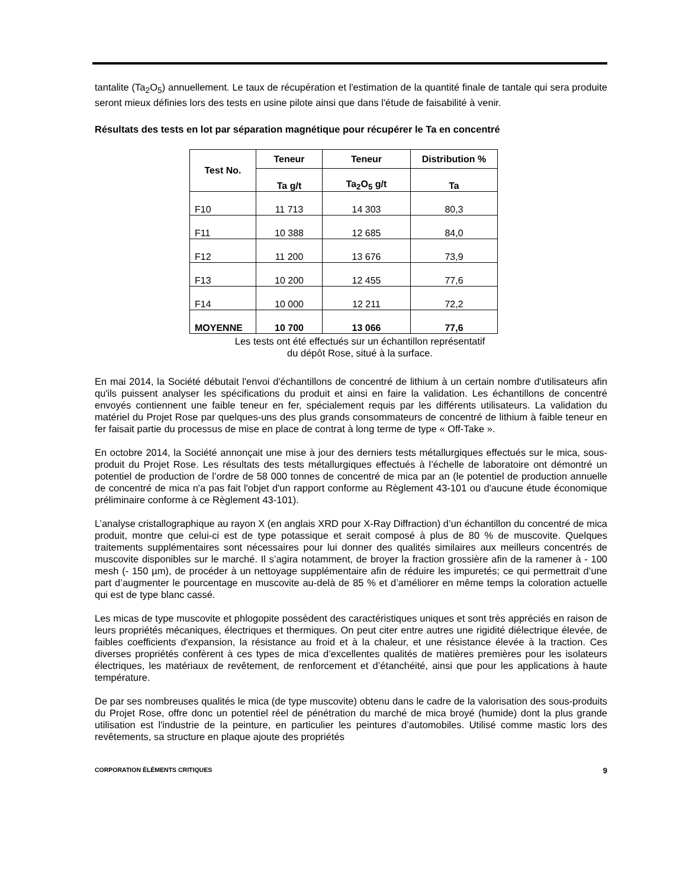tantalite (Ta<sub>2</sub>O<sub>5</sub>) annuellement. Le taux de récupération et l'estimation de la quantité finale de tantale qui sera produite seront mieux définies lors des tests en usine pilote ainsi que dans l'étude de faisabilité à venir.
Résultats des tests en lot par séparation magnétique pour récupérer le Ta en concentré
| Test No. | Teneur | Teneur | Distribution % |
| --- | --- | --- | --- |
| | Ta g/t | Ta<sub>2</sub>O<sub>5</sub> g/t | Ta |
| F10 | 11 713 | 14 303 | 80,3 |
| F11 | 10 388 | 12 685 | 84,0 |
| F12 | 11 200 | 13 676 | 73,9 |
| F13 | 10 200 | 12 455 | 77,6 |
| F14 | 10 000 | 12 211 | 72,2 |
| MOYENNE | 10 700 | 13 066 | 77,6 |
Les tests ont été effectués sur un échantillon représentatif
du dépôt Rose, situé à la surface.
En mai 2014, la Société débutait l'envoi d'échantillons de concentré de lithium à un certain nombre d'utilisateurs afin qu'ils puissent analyser les spécifications du produit et ainsi en faire la validation. Les échantillons de concentré envoyés contiennent une faible teneur en fer, spécialement requis par les différents utilisateurs. La validation du matériel du Projet Rose par quelques-uns des plus grands consommateurs de concentré de lithium à faible teneur en fer faisait partie du processus de mise en place de contrat à long terme de type « Off-Take ».
En octobre 2014, la Société annonçait une mise à jour des derniers tests métallurgiques effectués sur le mica, sous-produit du Projet Rose. Les résultats des tests métallurgiques effectués à l’échelle de laboratoire ont démontré un potentiel de production de l’ordre de 58 000 tonnes de concentré de mica par an (le potentiel de production annuelle de concentré de mica n'a pas fait l'objet d'un rapport conforme au Règlement 43-101 ou d'aucune étude économique préliminaire conforme à ce Règlement 43-101).
L’analyse cristallographique au rayon X (en anglais XRD pour X-Ray Diffraction) d’un échantillon du concentré de mica produit, montre que celui-ci est de type potassique et serait composé à plus de 80 % de muscovite. Quelques traitements supplémentaires sont nécessaires pour lui donner des qualités similaires aux meilleurs concentrés de muscovite disponibles sur le marché. Il s’agira notamment, de broyer la fraction grossière afin de la ramener à - 100 mesh (- 150 µm), de procéder à un nettoyage supplémentaire afin de réduire les impuretés; ce qui permettrait d’une part d’augmenter le pourcentage en muscovite au-delà de 85 % et d’améliorer en même temps la coloration actuelle qui est de type blanc cassé.
Les micas de type muscovite et phlogopite possèdent des caractéristiques uniques et sont très appréciés en raison de leurs propriétés mécaniques, électriques et thermiques. On peut citer entre autres une rigidité diélectrique élevée, de faibles coefficients d'expansion, la résistance au froid et à la chaleur, et une résistance élevée à la traction. Ces diverses propriétés confèrent à ces types de mica d’excellentes qualités de matières premières pour les isolateurs électriques, les matériaux de revêtement, de renforcement et d’étanchéité, ainsi que pour les applications à haute température.
De par ses nombreuses qualités le mica (de type muscovite) obtenu dans le cadre de la valorisation des sous-produits du Projet Rose, offre donc un potentiel réel de pénétration du marché de mica broyé (humide) dont la plus grande utilisation est l'industrie de la peinture, en particulier les peintures d’automobiles. Utilisé comme mastic lors des revêtements, sa structure en plaque ajoute des propriétés
CORPORATION ÉLÉMENTS CRITIQUES 9